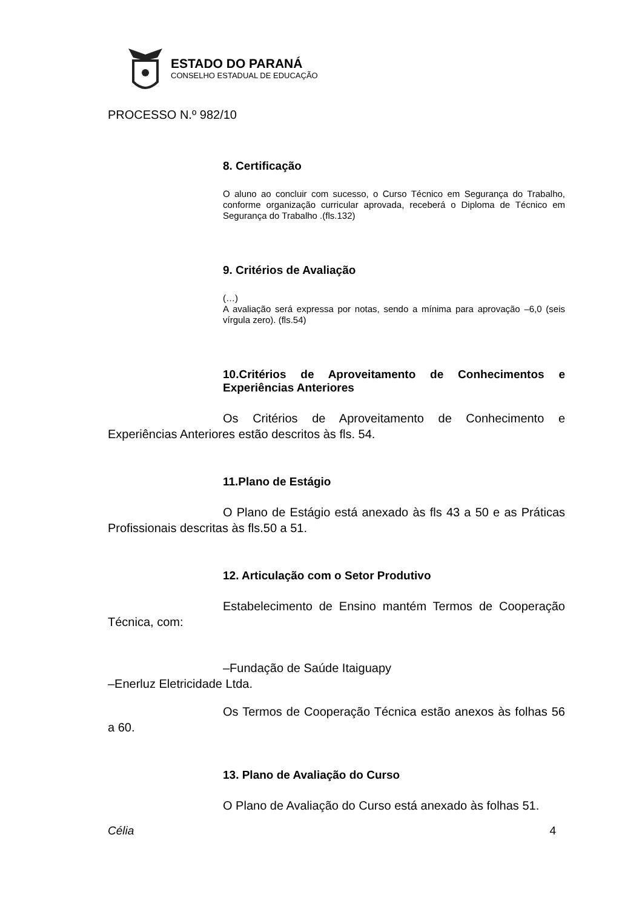ESTADO DO PARANÁ
CONSELHO ESTADUAL DE EDUCAÇÃO
PROCESSO N.º 982/10
8. Certificação
O aluno ao concluir com sucesso, o Curso Técnico em Segurança do Trabalho, conforme organização curricular aprovada, receberá o Diploma de Técnico em Segurança do Trabalho .(fls.132)
9. Critérios de Avaliação
(…)
A avaliação será expressa por notas, sendo a mínima para aprovação –6,0 (seis vírgula zero). (fls.54)
10.Critérios de Aproveitamento de Conhecimentos e Experiências Anteriores
Os Critérios de Aproveitamento de Conhecimento e Experiências Anteriores estão descritos às fls. 54.
11.Plano de Estágio
O Plano de Estágio está anexado às fls 43 a 50 e as Práticas Profissionais descritas às fls.50 a 51.
12. Articulação com o Setor Produtivo
Estabelecimento de Ensino mantém Termos de Cooperação Técnica, com:
–Fundação de Saúde Itaiguapy
–Enerluz Eletricidade Ltda.
Os Termos de Cooperação Técnica estão anexos às folhas 56 a 60.
13. Plano de Avaliação do Curso
O Plano de Avaliação do Curso está anexado às folhas 51.
Célia 4